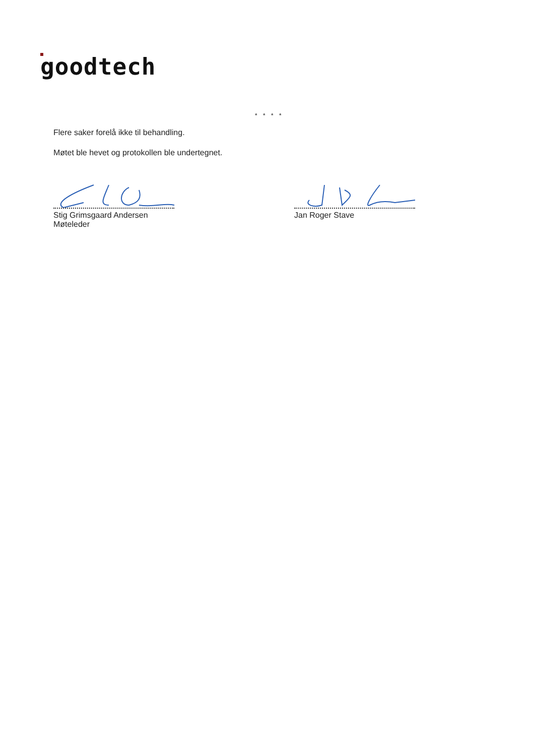goodtech
* * * *
Flere saker forelå ikke til behandling.
Møtet ble hevet og protokollen ble undertegnet.
Stig Grimsgaard Andersen
Møteleder
Jan Roger Stave